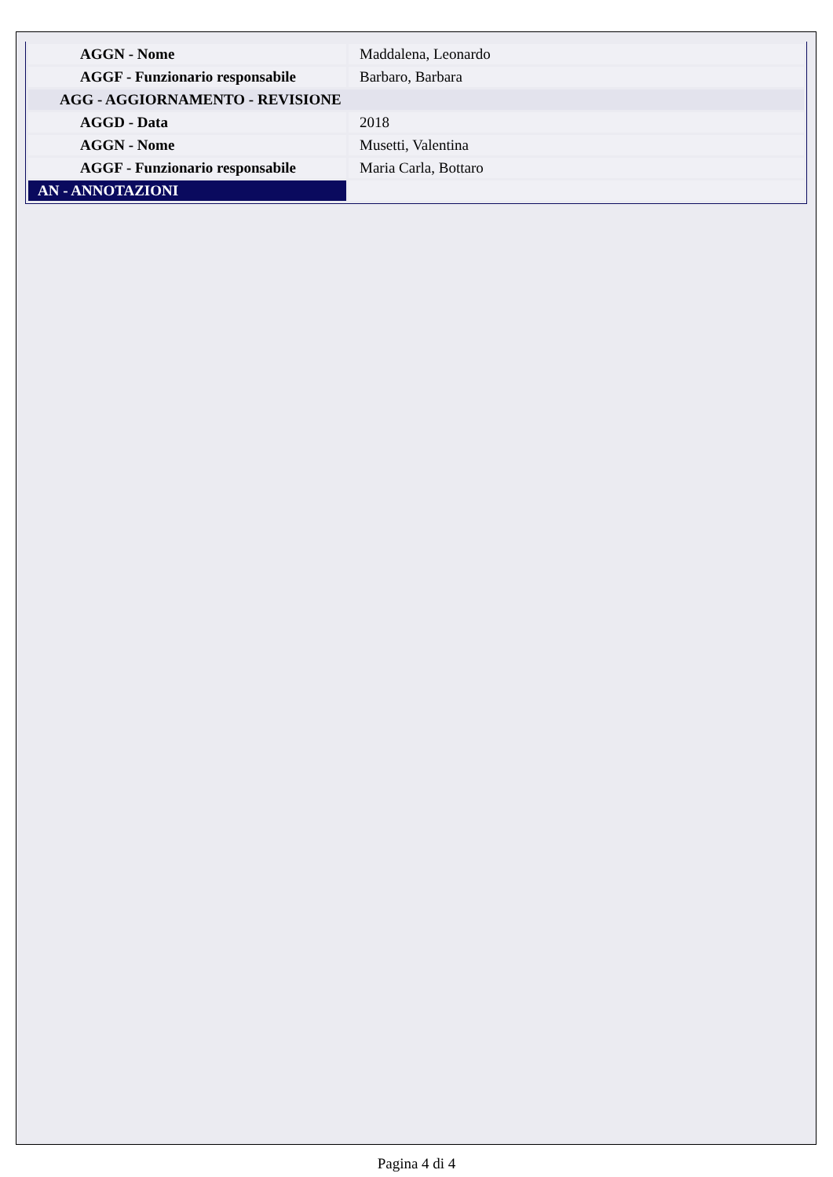| AGGN - Nome | Maddalena, Leonardo |
| AGGF - Funzionario responsabile | Barbaro, Barbara |
| AGG - AGGIORNAMENTO - REVISIONE | |
| AGGD - Data | 2018 |
| AGGN - Nome | Musetti, Valentina |
| AGGF - Funzionario responsabile | Maria Carla, Bottaro |
| AN - ANNOTAZIONI | |
Pagina 4 di 4